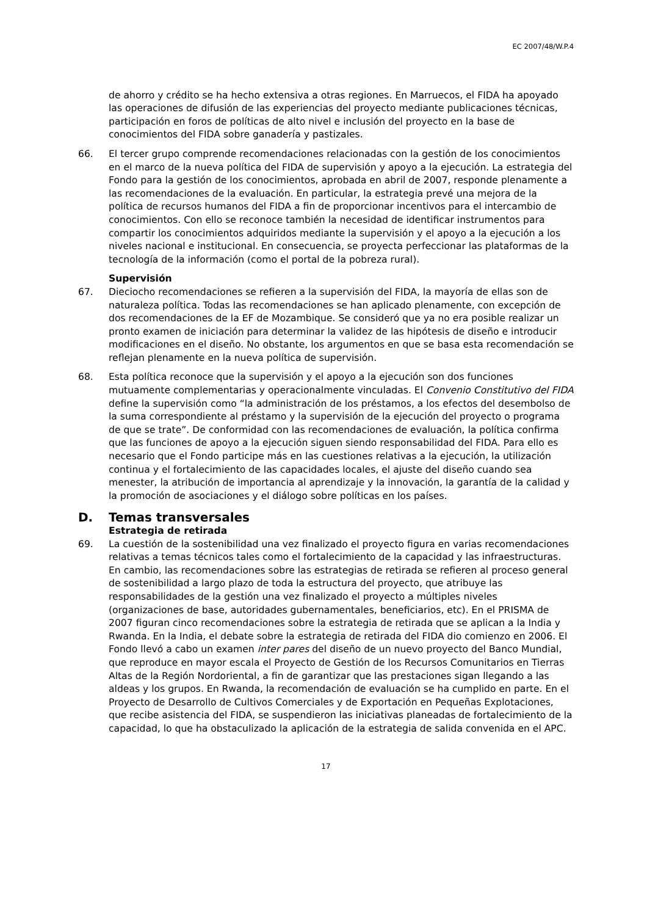EC 2007/48/W.P.4
de ahorro y crédito se ha hecho extensiva a otras regiones. En Marruecos, el FIDA ha apoyado las operaciones de difusión de las experiencias del proyecto mediante publicaciones técnicas, participación en foros de políticas de alto nivel e inclusión del proyecto en la base de conocimientos del FIDA sobre ganadería y pastizales.
66. El tercer grupo comprende recomendaciones relacionadas con la gestión de los conocimientos en el marco de la nueva política del FIDA de supervisión y apoyo a la ejecución. La estrategia del Fondo para la gestión de los conocimientos, aprobada en abril de 2007, responde plenamente a las recomendaciones de la evaluación. En particular, la estrategia prevé una mejora de la política de recursos humanos del FIDA a fin de proporcionar incentivos para el intercambio de conocimientos. Con ello se reconoce también la necesidad de identificar instrumentos para compartir los conocimientos adquiridos mediante la supervisión y el apoyo a la ejecución a los niveles nacional e institucional. En consecuencia, se proyecta perfeccionar las plataformas de la tecnología de la información (como el portal de la pobreza rural).
Supervisión
67. Dieciocho recomendaciones se refieren a la supervisión del FIDA, la mayoría de ellas son de naturaleza política. Todas las recomendaciones se han aplicado plenamente, con excepción de dos recomendaciones de la EF de Mozambique. Se consideró que ya no era posible realizar un pronto examen de iniciación para determinar la validez de las hipótesis de diseño e introducir modificaciones en el diseño. No obstante, los argumentos en que se basa esta recomendación se reflejan plenamente en la nueva política de supervisión.
68. Esta política reconoce que la supervisión y el apoyo a la ejecución son dos funciones mutuamente complementarias y operacionalmente vinculadas. El Convenio Constitutivo del FIDA define la supervisión como “la administración de los préstamos, a los efectos del desembolso de la suma correspondiente al préstamo y la supervisión de la ejecución del proyecto o programa de que se trate”. De conformidad con las recomendaciones de evaluación, la política confirma que las funciones de apoyo a la ejecución siguen siendo responsabilidad del FIDA. Para ello es necesario que el Fondo participe más en las cuestiones relativas a la ejecución, la utilización continua y el fortalecimiento de las capacidades locales, el ajuste del diseño cuando sea menester, la atribución de importancia al aprendizaje y la innovación, la garantía de la calidad y la promoción de asociaciones y el diálogo sobre políticas en los países.
D. Temas transversales
Estrategia de retirada
69. La cuestión de la sostenibilidad una vez finalizado el proyecto figura en varias recomendaciones relativas a temas técnicos tales como el fortalecimiento de la capacidad y las infraestructuras. En cambio, las recomendaciones sobre las estrategias de retirada se refieren al proceso general de sostenibilidad a largo plazo de toda la estructura del proyecto, que atribuye las responsabilidades de la gestión una vez finalizado el proyecto a múltiples niveles (organizaciones de base, autoridades gubernamentales, beneficiarios, etc). En el PRISMA de 2007 figuran cinco recomendaciones sobre la estrategia de retirada que se aplican a la India y Rwanda. En la India, el debate sobre la estrategia de retirada del FIDA dio comienzo en 2006. El Fondo llevó a cabo un examen inter pares del diseño de un nuevo proyecto del Banco Mundial, que reproduce en mayor escala el Proyecto de Gestión de los Recursos Comunitarios en Tierras Altas de la Región Nordoriental, a fin de garantizar que las prestaciones sigan llegando a las aldeas y los grupos. En Rwanda, la recomendación de evaluación se ha cumplido en parte. En el Proyecto de Desarrollo de Cultivos Comerciales y de Exportación en Pequeñas Explotaciones, que recibe asistencia del FIDA, se suspendieron las iniciativas planeadas de fortalecimiento de la capacidad, lo que ha obstaculizado la aplicación de la estrategia de salida convenida en el APC.
17